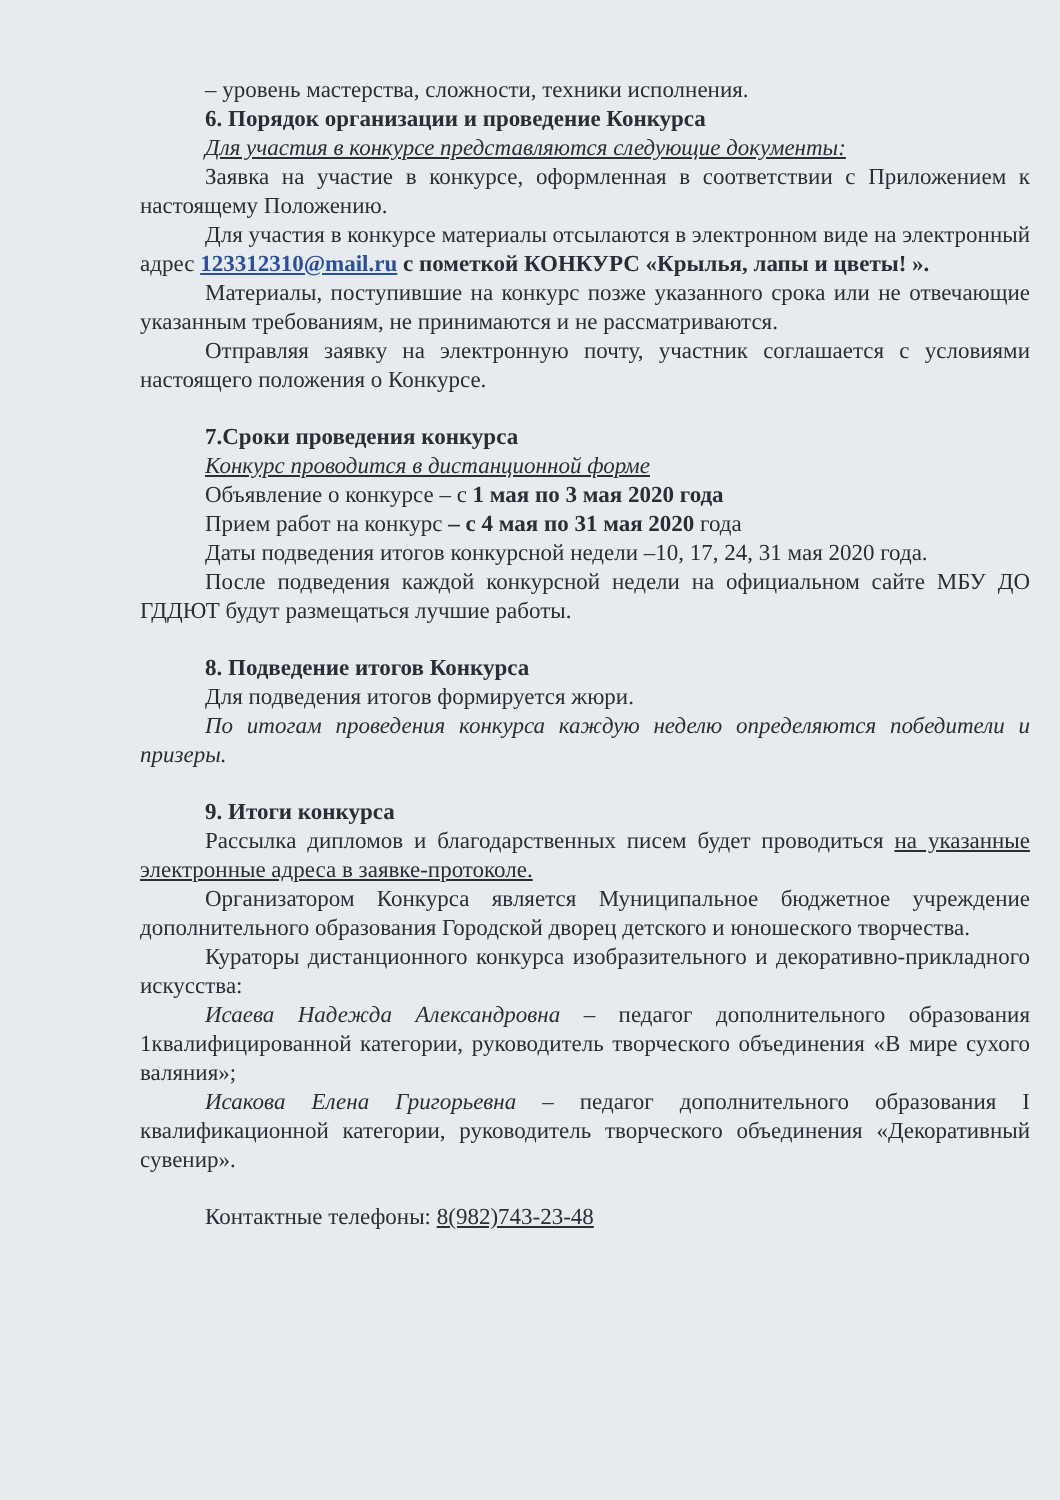– уровень мастерства, сложности, техники исполнения.
6. Порядок организации и проведение Конкурса
Для участия в конкурсе представляются следующие документы:
Заявка на участие в конкурсе, оформленная в соответствии с Приложением к настоящему Положению.
Для участия в конкурсе материалы отсылаются в электронном виде на электронный адрес 123312310@mail.ru с пометкой КОНКУРС «Крылья, лапы и цветы! ».
Материалы, поступившие на конкурс позже указанного срока или не отвечающие указанным требованиям, не принимаются и не рассматриваются.
Отправляя заявку на электронную почту, участник соглашается с условиями настоящего положения о Конкурсе.
7.Сроки проведения конкурса
Конкурс проводится в дистанционной форме
Объявление о конкурсе – с 1 мая по 3 мая 2020 года
Прием работ на конкурс – с 4 мая по 31 мая 2020 года
Даты подведения итогов конкурсной недели –10, 17, 24, 31 мая 2020 года.
После подведения каждой конкурсной недели на официальном сайте МБУ ДО ГДДЮТ будут размещаться лучшие работы.
8. Подведение итогов Конкурса
Для подведения итогов формируется жюри.
По итогам проведения конкурса каждую неделю определяются победители и призеры.
9. Итоги конкурса
Рассылка дипломов и благодарственных писем будет проводиться на указанные электронные адреса в заявке-протоколе.
Организатором Конкурса является Муниципальное бюджетное учреждение дополнительного образования Городской дворец детского и юношеского творчества.
Кураторы дистанционного конкурса изобразительного и декоративно-прикладного искусства:
Исаева Надежда Александровна – педагог дополнительного образования 1квалифицированной категории, руководитель творческого объединения «В мире сухого валяния»;
Исакова Елена Григорьевна – педагог дополнительного образования I квалификационной категории, руководитель творческого объединения «Декоративный сувенир».
Контактные телефоны: 8(982)743-23-48